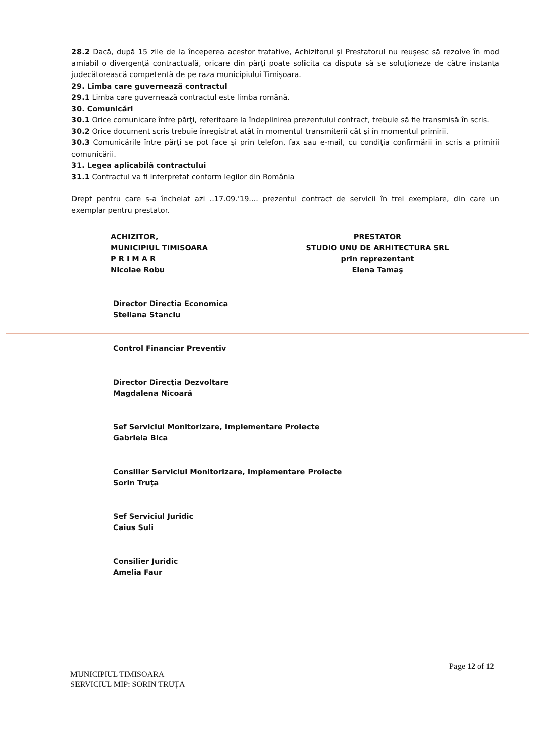28.2 Dacă, după 15 zile de la începerea acestor tratative, Achizitorul şi Prestatorul nu reuşesc să rezolve în mod amiabil o divergenţă contractuală, oricare din părţi poate solicita ca disputa să se soluţioneze de către instanţa judecătorească competentă de pe raza municipiului Timişoara.
29. Limba care guvernează contractul
29.1 Limba care guvernează contractul este limba română.
30. Comunicări
30.1 Orice comunicare între părţi, referitoare la îndeplinirea prezentului contract, trebuie să fie transmisă în scris.
30.2 Orice document scris trebuie înregistrat atât în momentul transmiterii cât şi în momentul primirii.
30.3 Comunicările între părţi se pot face şi prin telefon, fax sau e-mail, cu condiţia confirmării în scris a primirii comunicării.
31. Legea aplicabilă contractului
31.1 Contractul va fi interpretat conform legilor din România
Drept pentru care s-a încheiat azi ..17.09.'19.... prezentul contract de servicii în trei exemplare, din care un exemplar pentru prestator.
ACHIZITOR,
MUNICIPIUL TIMISOARA
P R I M A R
Nicolae Robu
PRESTATOR
STUDIO UNU DE ARHITECTURA SRL
prin reprezentant
Elena Tamaş
Director Directia Economica
Steliana Stanciu
Control Financiar Preventiv
Director Direcţia Dezvoltare
Magdalena Nicoară
Sef Serviciul Monitorizare, Implementare Proiecte
Gabriela Bica
Consilier Serviciul Monitorizare, Implementare Proiecte
Sorin Truţa
Sef Serviciul Juridic
Caius Suli
Consilier Juridic
Amelia Faur
Page 12 of 12
MUNICIPIUL TIMISOARA
SERVICIUL MIP: SORIN TRUȚA